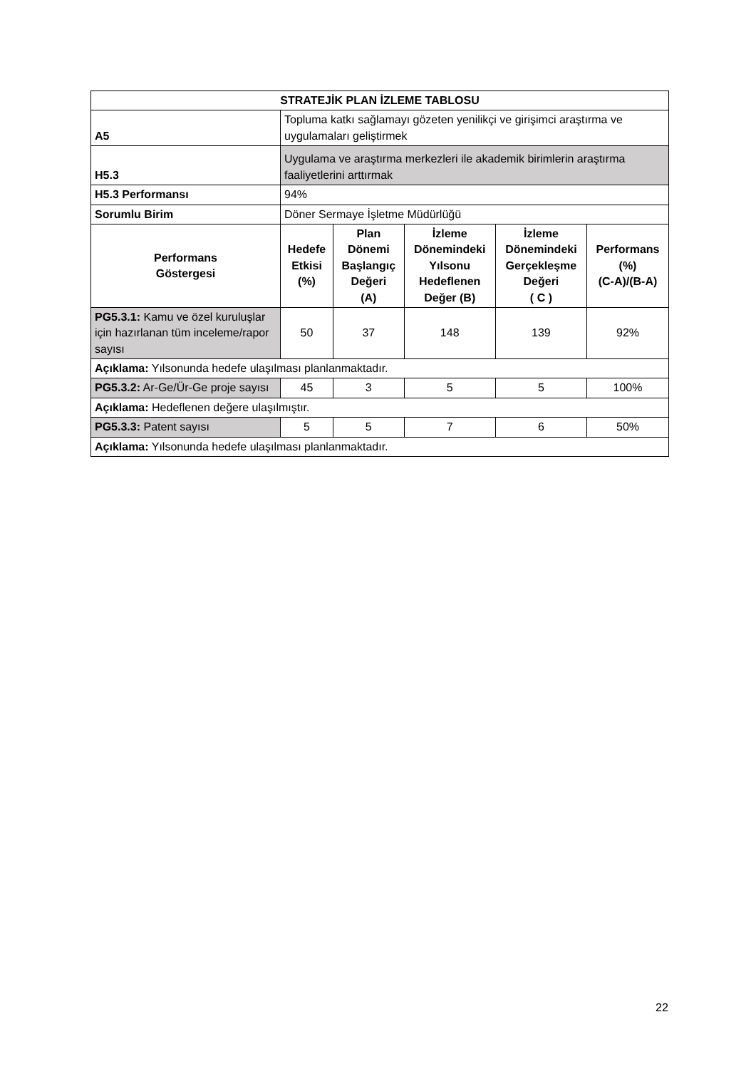| STRATEJİK PLAN İZLEME TABLOSU | | | | | |
| --- | --- | --- | --- | --- | --- |
| A5 | Topluma katkı sağlamayı gözeten yenilikçi ve girişimci araştırma ve uygulamaları geliştirmek | | | | |
| H5.3 | Uygulama ve araştırma merkezleri ile akademik birimlerin araştırma faaliyetlerini arttırmak | | | | |
| H5.3 Performansı | 94% | | | | |
| Sorumlu Birim | Döner Sermaye İşletme Müdürlüğü | | | | |
| Performans Göstergesi | Hedefe Etkisi (%) | Plan Dönemi Başlangıç Değeri (A) | İzleme Dönemindeki Yılsonu Hedeflenen Değer (B) | İzleme Dönemindeki Gerçekleşme Değeri ( C ) | Performans (%) (C-A)/(B-A) |
| PG5.3.1: Kamu ve özel kuruluşlar için hazırlanan tüm inceleme/rapor sayısı | 50 | 37 | 148 | 139 | 92% |
| Açıklama: Yılsonunda hedefe ulaşılması planlanmaktadır. | | | | | |
| PG5.3.2: Ar-Ge/Ür-Ge proje sayısı | 45 | 3 | 5 | 5 | 100% |
| Açıklama: Hedeflenen değere ulaşılmıştır. | | | | | |
| PG5.3.3: Patent sayısı | 5 | 5 | 7 | 6 | 50% |
| Açıklama: Yılsonunda hedefe ulaşılması planlanmaktadır. | | | | | |
22